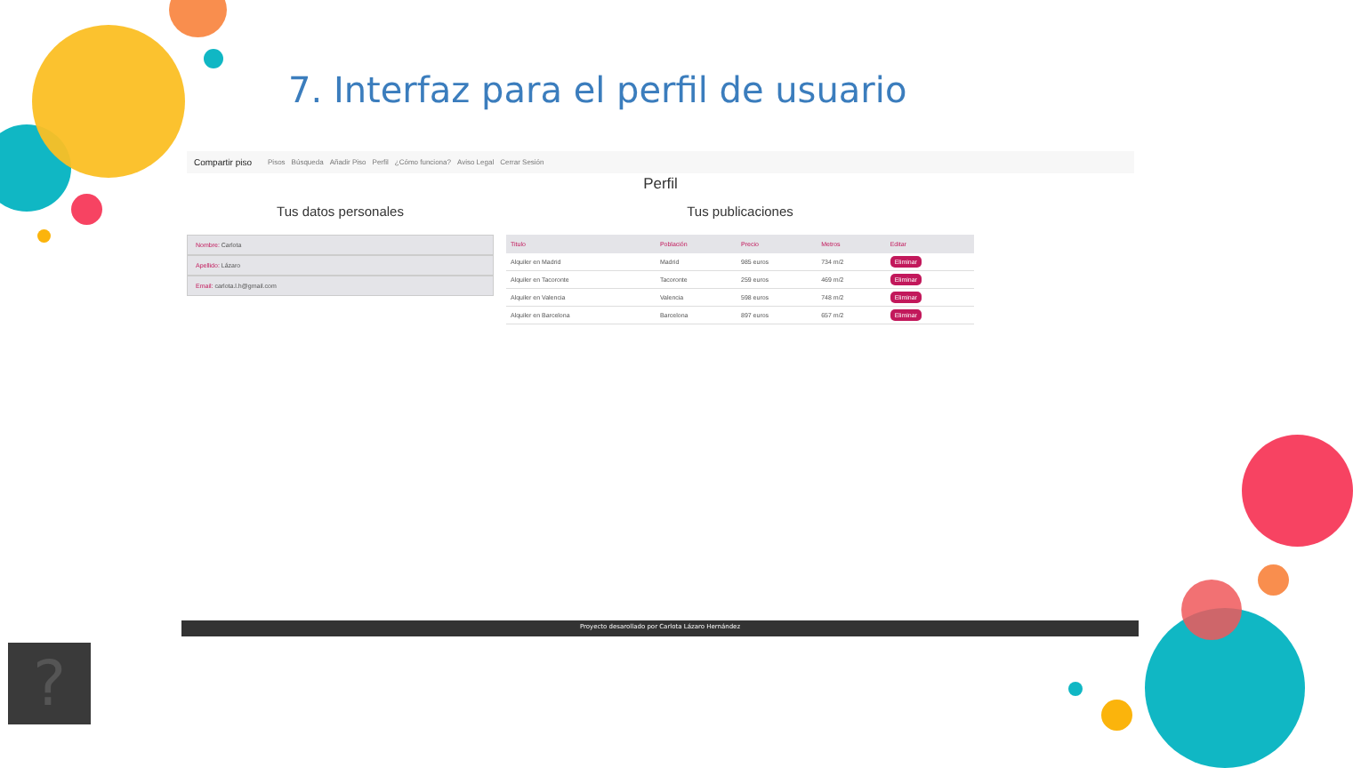7. Interfaz para el perfil de usuario
Compartir piso Pisos Búsqueda Añadir Piso Perfil ¿Cómo funciona? Aviso Legal Cerrar Sesión
Perfil
Tus datos personales
Nombre: Carlota
Apellido: Lázaro
Email: carlota.l.h@gmail.com
Tus publicaciones
| Titulo | Población | Precio | Metros | Editar |
| --- | --- | --- | --- | --- |
| Alquiler en Madrid | Madrid | 985 euros | 734 m/2 | Eliminar |
| Alquiler en Tacoronte | Tacoronte | 259 euros | 469 m/2 | Eliminar |
| Alquiler en Valencia | Valencia | 598 euros | 748 m/2 | Eliminar |
| Alquiler en Barcelona | Barcelona | 897 euros | 657 m/2 | Eliminar |
Proyecto desarollado por Carlota Lázaro Hernández
?